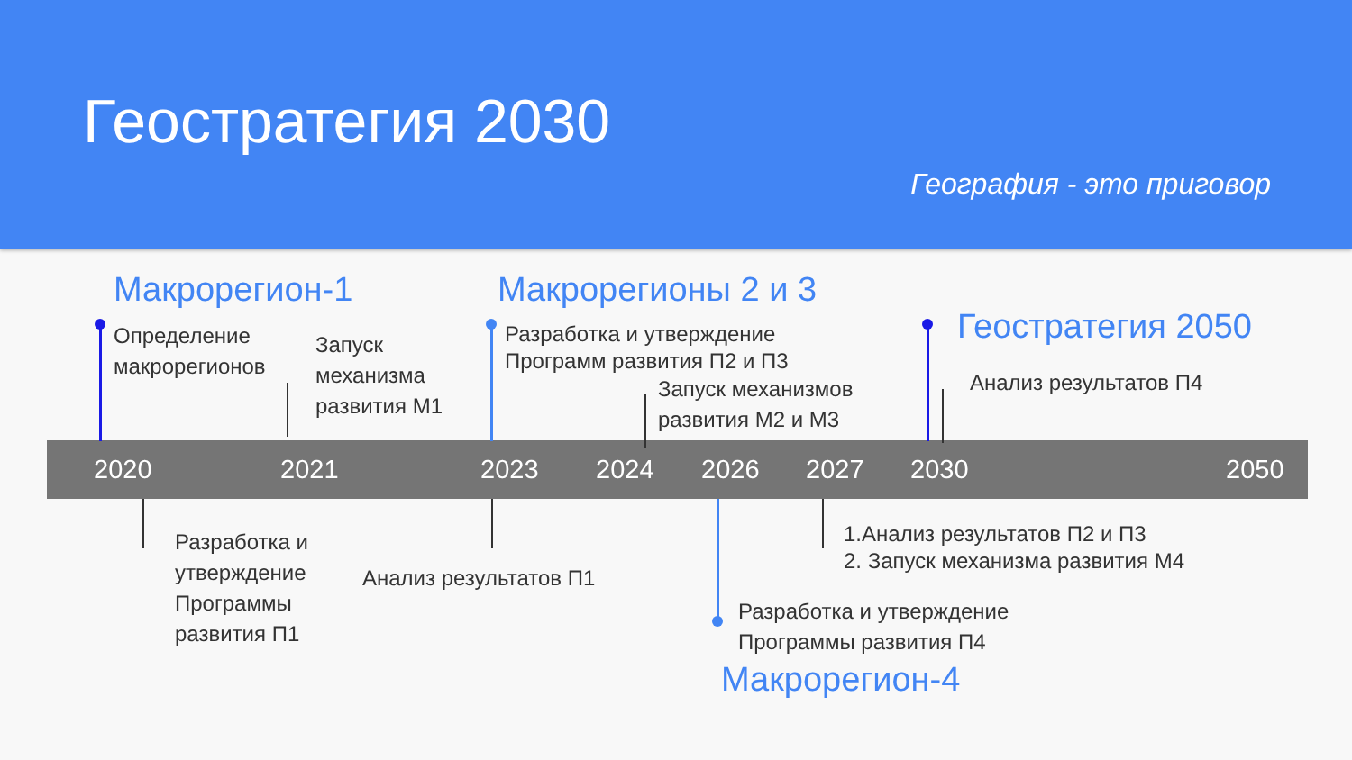Геостратегия 2030
География - это приговор
Макрорегион-1 Макрорегионы 2 и 3
Геостратегия 2050
Макрорегион-4
Определение
макрорегионов
Запуск
механизма
развития М1
Разработка и утверждение
Программ развития П2 и П3
Запуск механизмов
развития М2 и М3
Анализ результатов П4
2020 2021 2023 2024 2026 2027 2030 2050
Разработка и
утверждение
Программы
развития П1
Анализ результатов П1
1.Анализ результатов П2 и П3
2. Запуск механизма развития М4
Разработка и утверждение
Программы развития П4